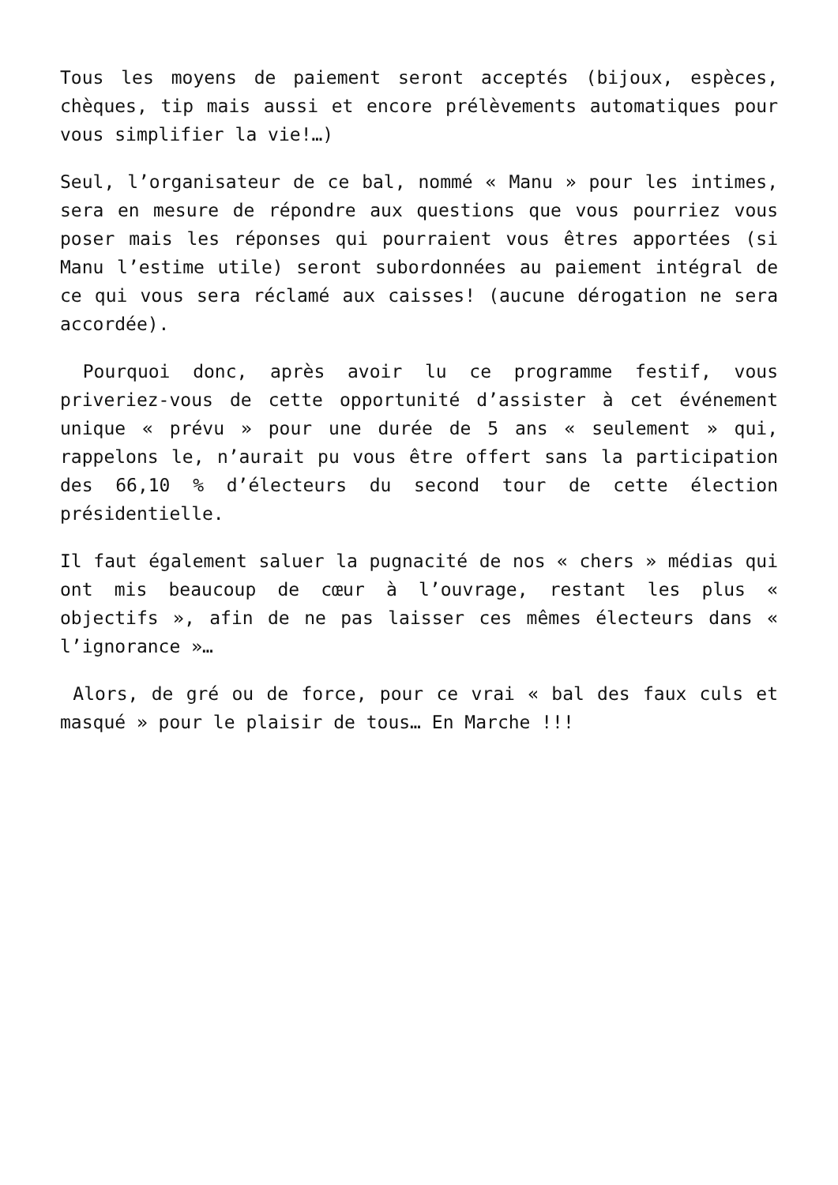Tous les moyens de paiement seront acceptés (bijoux, espèces, chèques, tip mais aussi et encore prélèvements automatiques pour vous simplifier la vie!…)
Seul, l’organisateur de ce bal, nommé « Manu » pour les intimes, sera en mesure de répondre aux questions que vous pourriez vous poser mais les réponses qui pourraient vous êtres apportées (si Manu l’estime utile) seront subordonnées au paiement intégral de ce qui vous sera réclamé aux caisses! (aucune dérogation ne sera accordée).
Pourquoi donc, après avoir lu ce programme festif, vous priveriez-vous de cette opportunité d’assister à cet événement unique « prévu » pour une durée de 5 ans « seulement » qui, rappelons le, n’aurait pu vous être offert sans la participation des 66,10 % d’électeurs du second tour de cette élection présidentielle.
Il faut également saluer la pugnacité de nos « chers » médias qui ont mis beaucoup de cœur à l’ouvrage, restant les plus « objectifs », afin de ne pas laisser ces mêmes électeurs dans « l’ignorance »…
Alors, de gré ou de force, pour ce vrai « bal des faux culs et masqué » pour le plaisir de tous… En Marche !!!